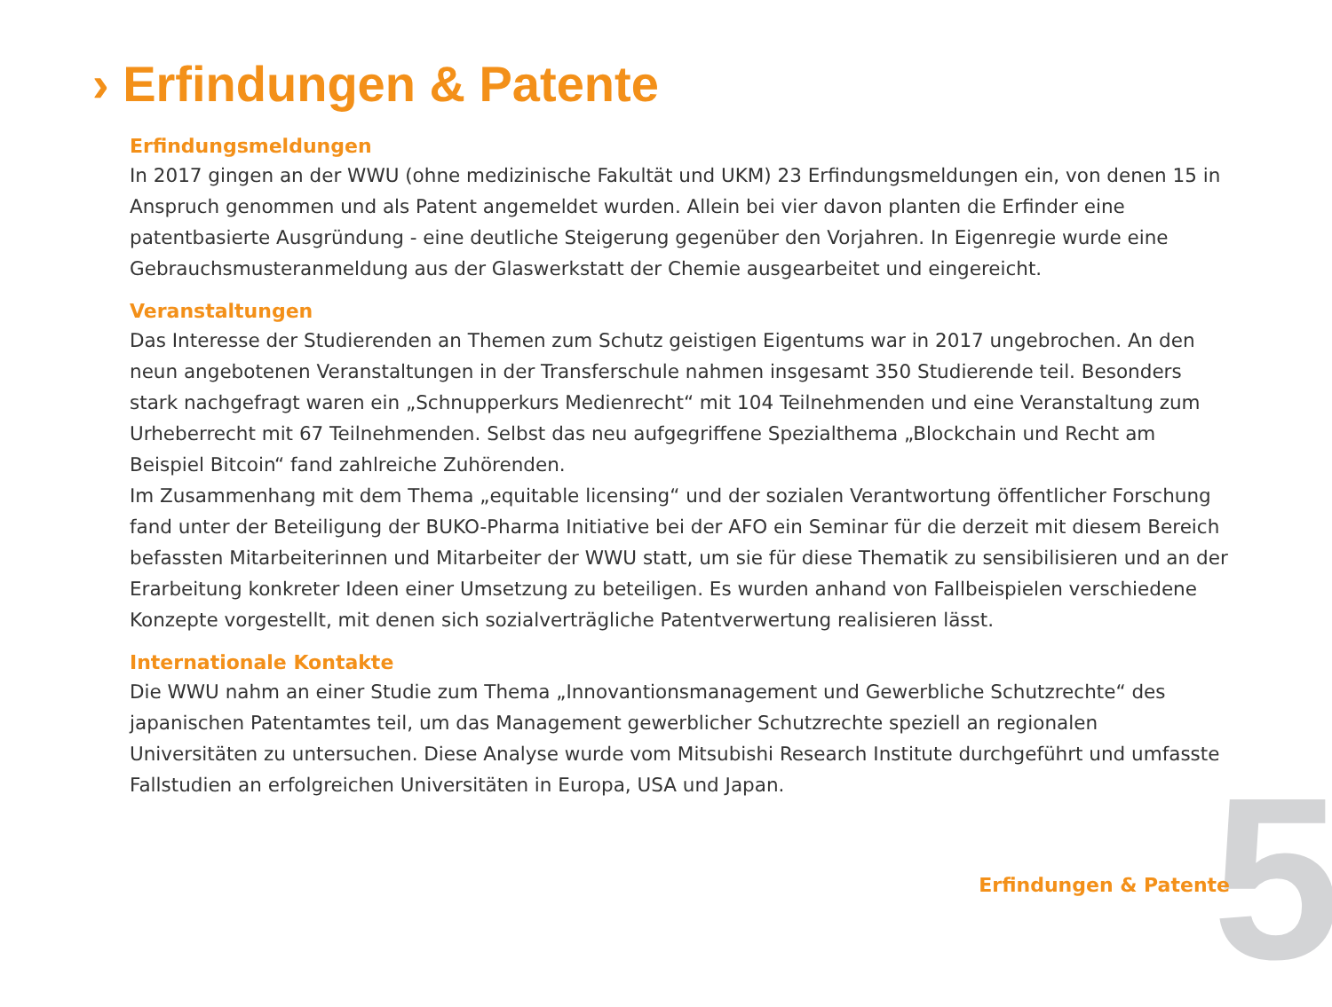5
› Erfindungen & Patente
Erfindungsmeldungen
In 2017 gingen an der WWU (ohne medizinische Fakultät und UKM) 23 Erfindungsmeldungen ein, von denen 15 in Anspruch genommen und als Patent angemeldet wurden. Allein bei vier davon planten die Erfinder eine patentbasier­te Ausgründung - eine deutliche Steigerung gegenüber den Vorjahren. In Eigenregie wurde eine Gebrauchsmusteran­meldung aus der Glaswerkstatt der Chemie ausgearbeitet und eingereicht.
Veranstaltungen
Das Interesse der Studierenden an Themen zum Schutz geistigen Eigentums war in 2017 ungebrochen. An den neun angebotenen Veranstaltungen in der Transferschule nahmen insgesamt 350 Studierende teil. Besonders stark nachge­fragt waren ein „Schnupperkurs Medienrecht“ mit 104 Teilnehmenden und eine Veranstaltung zum Urheberrecht mit 67 Teilnehmenden. Selbst das neu aufgegriffene Spezialthema „Blockchain und Recht am Beispiel Bitcoin“ fand zahl­reiche Zuhörenden.
Im Zusammenhang mit dem Thema „equitable licensing“ und der sozialen Verantwortung öffentlicher Forschung fand unter der Beteiligung der BUKO-Pharma Initiative bei der AFO ein Seminar für die derzeit mit diesem Bereich befassten Mitarbeiterinnen und Mitarbeiter der WWU statt, um sie für diese Thematik zu sensibilisieren und an der Erarbeitung konkreter Ideen einer Umsetzung zu beteiligen. Es wurden anhand von Fallbeispielen verschiedene Konzepte vorge­stellt, mit denen sich sozialverträgliche Patentverwertung realisieren lässt.
Internationale Kontakte
Die WWU nahm an einer Studie zum Thema „Innovantionsmanagement und Gewerbliche Schutzrechte“ des japani­schen Patentamtes teil, um das Management gewerblicher Schutzrechte speziell an regionalen Universitäten zu unter­suchen. Diese Analyse wurde vom Mitsubishi Research Institute durchgeführt und umfasste Fallstudien an erfolgrei­chen Universitäten in Europa, USA und Japan.
Erfindungen & Patente